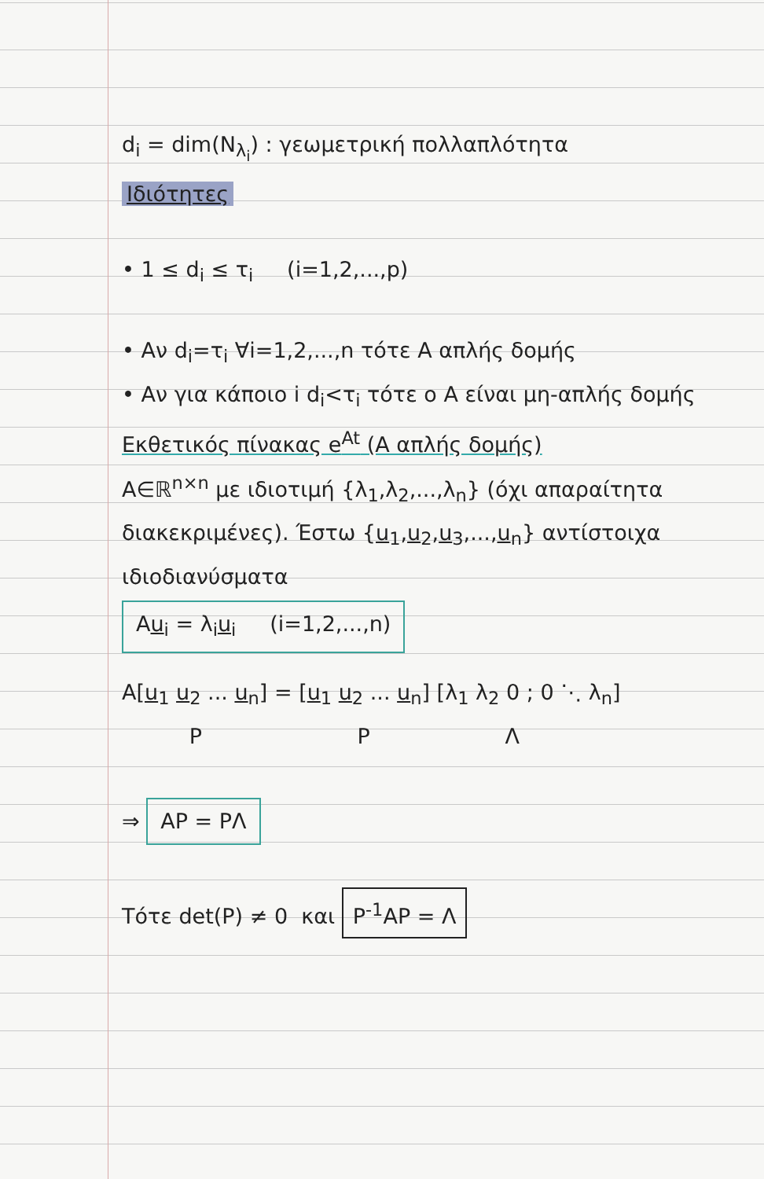d<sub>i</sub> = dim(N<sub>λ<sub>i</sub></sub>) : γεωμετρική πολλαπλότητα
Ιδιότητες
• 1 ≤ d<sub>i</sub> ≤ τ<sub>i</sub> (i=1,2,...,p)
• Αν d<sub>i</sub>=τ<sub>i</sub> ∀i=1,2,...,n τότε A απλής δομής
• Αν για κάποιο i d<sub>i</sub><τ<sub>i</sub> τότε ο A είναι μη-απλής δομής
Εκθετικός πίνακας e<sup>At</sup> (A απλής δομής)
A∈ℝ<sup>n×n</sup> με ιδιοτιμή {λ<sub>1</sub>,λ<sub>2</sub>,...,λ<sub>n</sub>} (όχι απαραίτητα διακεκριμένες). Έστω {u<sub>1</sub>,u<sub>2</sub>,u<sub>3</sub>,...,u<sub>n</sub>} αντίστοιχα ιδιοδιανύσματα
Au<sub>i</sub> = λ<sub>i</sub>u<sub>i</sub> (i=1,2,...,n)
A[u<sub>1</sub> u<sub>2</sub> ... u<sub>n</sub>] = [u<sub>1</sub> u<sub>2</sub> ... u<sub>n</sub>] [λ<sub>1</sub> λ<sub>2</sub> 0 ; 0 ⋱ λ<sub>n</sub>]
P P Λ
⇒ AP = PΛ
Τότε det(P) ≠ 0 και P<sup>-1</sup>AP = Λ